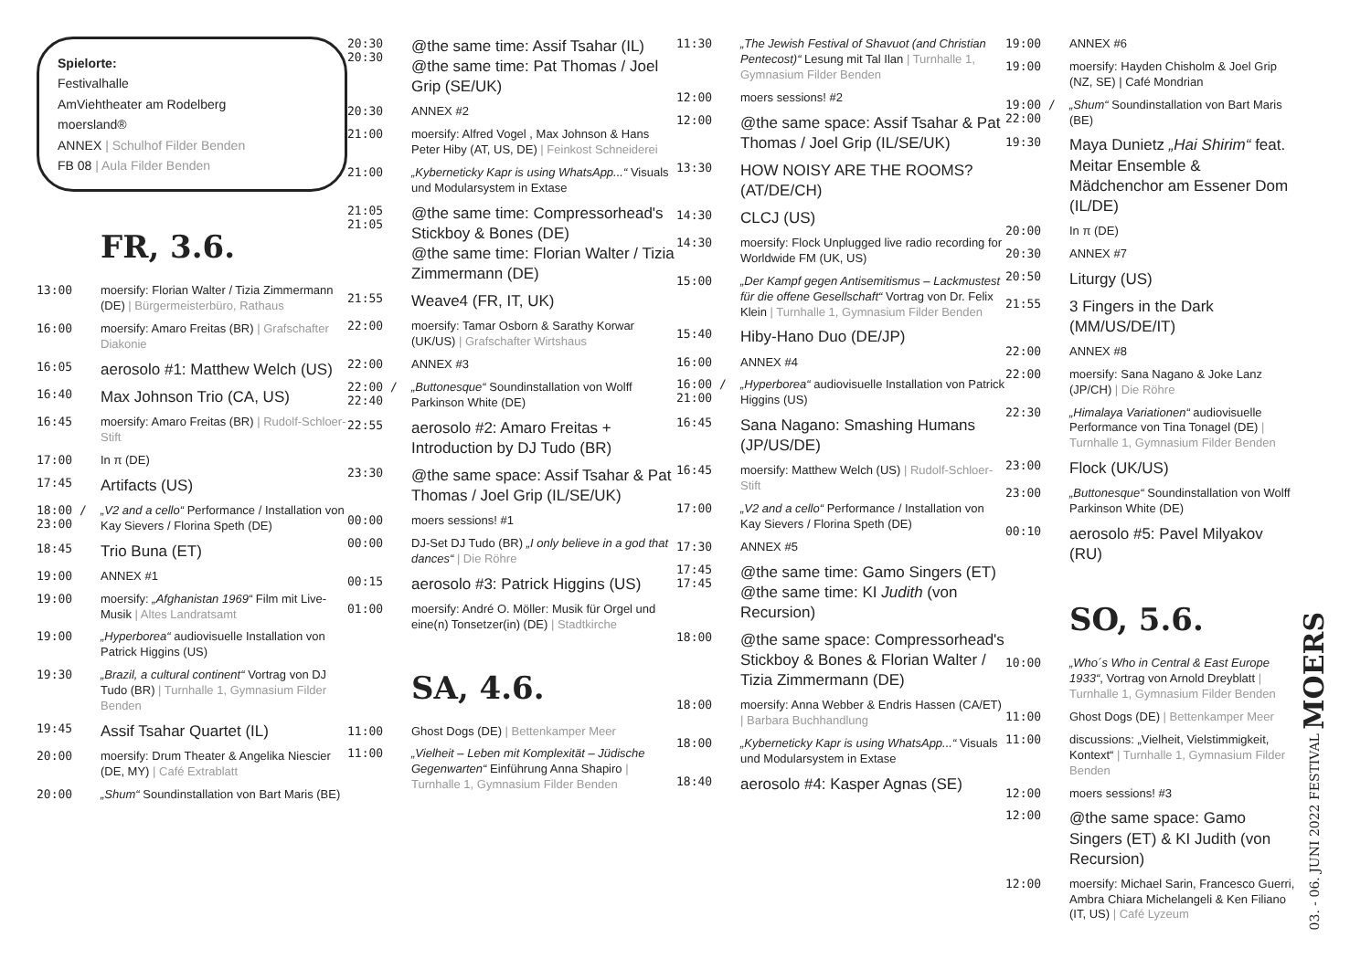Spielorte:
Festivalhalle
AmViehtheater am Rodelberg
moersland®
ANNEX | Schulhof Filder Benden
FB 08 | Aula Filder Benden
FR, 3.6.
13:00
moersify: Florian Walter / Tizia Zimmermann (DE) | Bürgermeisterbüro, Rathaus
16:00
moersify: Amaro Freitas (BR) | Grafschafter Diakonie
16:05
aerosolo #1: Matthew Welch (US)
16:40
Max Johnson Trio (CA, US)
16:45
moersify: Amaro Freitas (BR) | Rudolf-Schloer-Stift
17:00
In π (DE)
17:45
Artifacts (US)
18:00 / 23:00
„V2 and a cello“ Performance / Installation von Kay Sievers / Florina Speth (DE)
18:45
Trio Buna (ET)
19:00
ANNEX #1
19:00
moersify: „Afghanistan 1969“ Film mit Live-Musik | Altes Landratsamt
19:00
„Hyperborea“ audiovisuelle Installation von Patrick Higgins (US)
19:30
„Brazil, a cultural continent“ Vortrag von DJ Tudo (BR) | Turnhalle 1, Gymnasium Filder Benden
19:45
Assif Tsahar Quartet (IL)
20:00
moersify: Drum Theater & Angelika Niescier (DE, MY) | Café Extrablatt
20:00
„Shum“ Soundinstallation von Bart Maris (BE)
20:30 20:30
@the same time: Assif Tsahar (IL)
@the same time: Pat Thomas / Joel Grip (SE/UK)
20:30
ANNEX #2
21:00
moersify: Alfred Vogel , Max Johnson & Hans Peter Hiby (AT, US, DE) | Feinkost Schneiderei
21:00
„Kyberneticky Kapr is using WhatsApp...“ Visuals und Modularsystem in Extase
21:05 21:05
@the same time: Compressorhead's Stickboy & Bones (DE)
@the same time: Florian Walter / Tizia Zimmermann (DE)
21:55
Weave4 (FR, IT, UK)
22:00
moersify: Tamar Osborn & Sarathy Korwar (UK/US) | Grafschafter Wirtshaus
22:00
ANNEX #3
22:00 / 22:40
„Buttonesque“ Soundinstallation von Wolff Parkinson White (DE)
22:55
aerosolo #2: Amaro Freitas + Introduction by DJ Tudo (BR)
23:30
@the same space: Assif Tsahar & Pat Thomas / Joel Grip (IL/SE/UK)
00:00
moers sessions! #1
00:00
DJ-Set DJ Tudo (BR) „I only believe in a god that dances“ | Die Röhre
00:15
aerosolo #3: Patrick Higgins (US)
01:00
moersify: André O. Möller: Musik für Orgel und eine(n) Tonsetzer(in) (DE) | Stadtkirche
SA, 4.6.
11:00
Ghost Dogs (DE) | Bettenkamper Meer
11:00
„Vielheit – Leben mit Komplexität – Jüdische Gegenwarten“ Einführung Anna Shapiro | Turnhalle 1, Gymnasium Filder Benden
11:30
„The Jewish Festival of Shavuot (and Christian Pentecost)“ Lesung mit Tal Ilan | Turnhalle 1, Gymnasium Filder Benden
12:00
moers sessions! #2
12:00
@the same space: Assif Tsahar & Pat Thomas / Joel Grip (IL/SE/UK)
13:30
HOW NOISY ARE THE ROOMS? (AT/DE/CH)
14:30
CLCJ (US)
14:30
moersify: Flock Unplugged live radio recording for Worldwide FM (UK, US)
15:00
„Der Kampf gegen Antisemitismus – Lackmustest für die offene Gesellschaft“ Vortrag von Dr. Felix Klein | Turnhalle 1, Gymnasium Filder Benden
15:40
Hiby-Hano Duo (DE/JP)
16:00
ANNEX #4
16:00 / 21:00
„Hyperborea“ audiovisuelle Installation von Patrick Higgins (US)
16:45
Sana Nagano: Smashing Humans (JP/US/DE)
16:45
moersify: Matthew Welch (US) | Rudolf-Schloer-Stift
17:00
„V2 and a cello“ Performance / Installation von Kay Sievers / Florina Speth (DE)
17:30
ANNEX #5
17:45 17:45
@the same time: Gamo Singers (ET)
@the same time: KI Judith (von Recursion)
18:00
@the same space: Compressorhead's Stickboy & Bones & Florian Walter / Tizia Zimmermann (DE)
18:00
moersify: Anna Webber & Endris Hassen (CA/ET) | Barbara Buchhandlung
18:00
„Kyberneticky Kapr is using WhatsApp...“ Visuals und Modularsystem in Extase
18:40
aerosolo #4: Kasper Agnas (SE)
19:00
ANNEX #6
19:00
moersify: Hayden Chisholm & Joel Grip (NZ, SE) | Café Mondrian
19:00 / 22:00
„Shum“ Soundinstallation von Bart Maris (BE)
19:30
Maya Dunietz „Hai Shirim“ feat. Meitar Ensemble & Mädchenchor am Essener Dom (IL/DE)
20:00
In π (DE)
20:30
ANNEX #7
20:50
Liturgy (US)
21:55
3 Fingers in the Dark (MM/US/DE/IT)
22:00
ANNEX #8
22:00
moersify: Sana Nagano & Joke Lanz (JP/CH) | Die Röhre
22:30
„Himalaya Variationen“ audiovisuelle Performance von Tina Tonagel (DE) | Turnhalle 1, Gymnasium Filder Benden
23:00
Flock (UK/US)
23:00
„Buttonesque“ Soundinstallation von Wolff Parkinson White (DE)
00:10
aerosolo #5: Pavel Milyakov (RU)
SO, 5.6.
10:00
„Who´s Who in Central & East Europe 1933“, Vortrag von Arnold Dreyblatt | Turnhalle 1, Gymnasium Filder Benden
11:00
Ghost Dogs (DE) | Bettenkamper Meer
11:00
discussions: „Vielheit, Vielstimmigkeit, Kontext“ | Turnhalle 1, Gymnasium Filder Benden
12:00
moers sessions! #3
12:00
@the same space: Gamo Singers (ET) & KI Judith (von Recursion)
12:00
moersify: Michael Sarin, Francesco Guerri, Ambra Chiara Michelangeli & Ken Filiano (IT, US) | Café Lyzeum
03. - 06. JUNI 2022 FESTIVAL MOERS